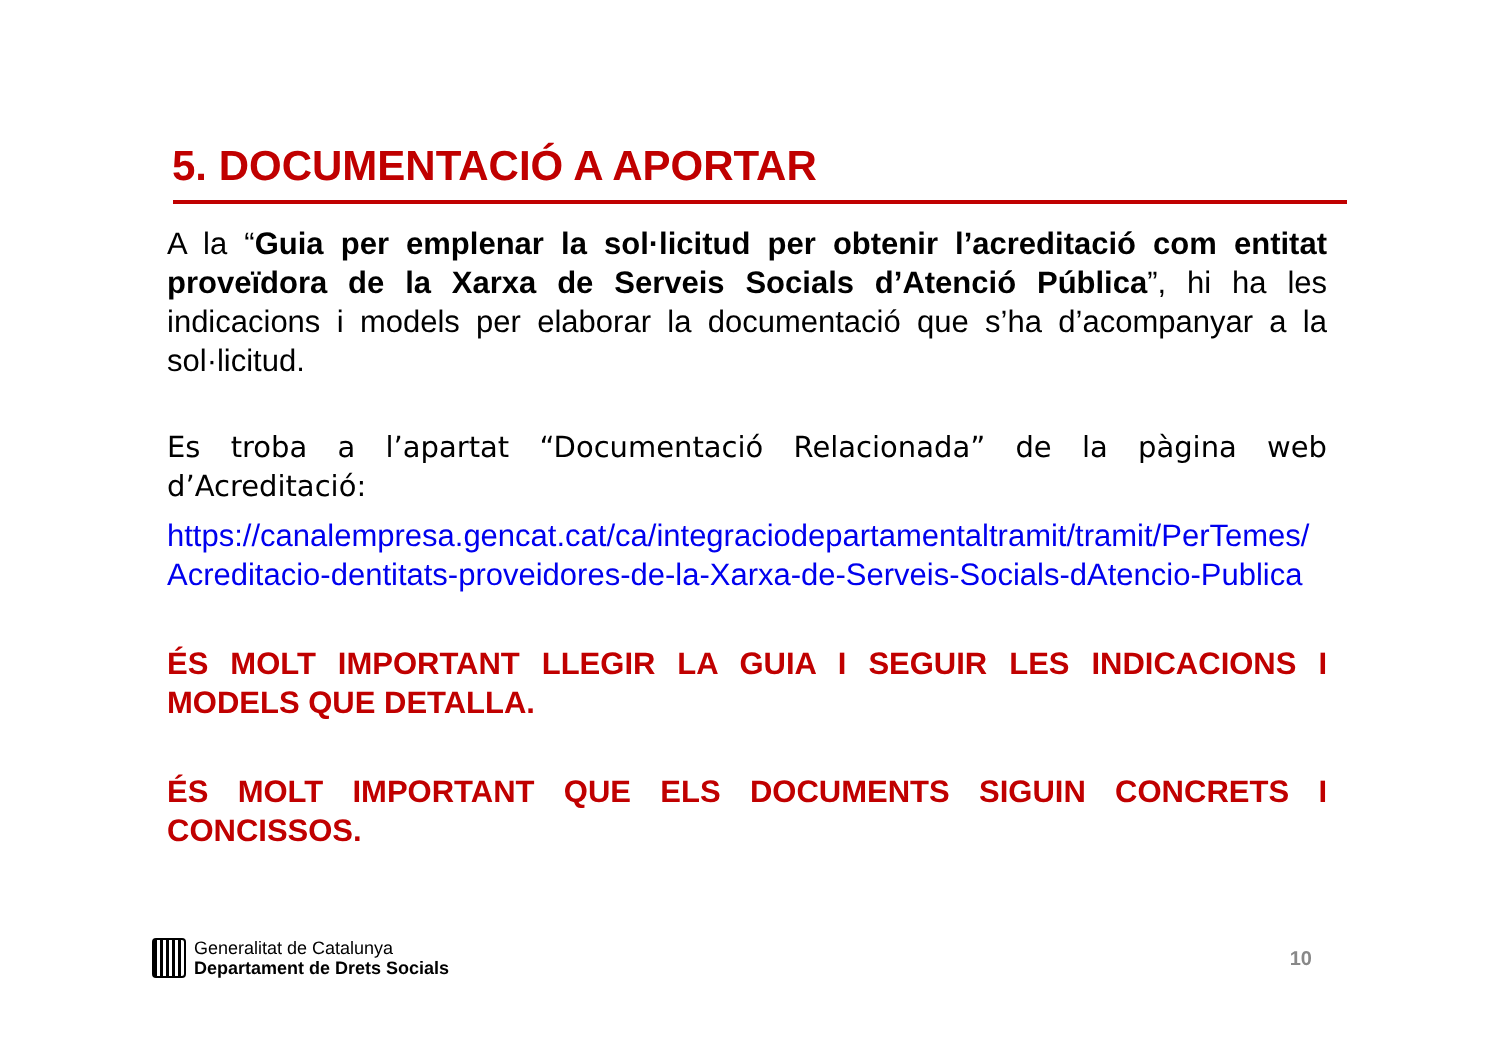5. DOCUMENTACIÓ A APORTAR
A la “Guia per emplenar la sol·licitud per obtenir l’acreditació com entitat proveïdora de la Xarxa de Serveis Socials d’Atenció Pública”, hi ha les indicacions i models per elaborar la documentació que s’ha d’acompanyar a la sol·licitud.
Es troba a l’apartat “Documentació Relacionada” de la pàgina web d’Acreditació:
https://canalempresa.gencat.cat/ca/integraciodepartamentaltramit/tramit/PerTemes/Acreditacio-dentitats-proveidores-de-la-Xarxa-de-Serveis-Socials-dAtencio-Publica
ÉS MOLT IMPORTANT LLEGIR LA GUIA I SEGUIR LES INDICACIONS I MODELS QUE DETALLA.
ÉS MOLT IMPORTANT QUE ELS DOCUMENTS SIGUIN CONCRETS I CONCISSOS.
Generalitat de Catalunya
Departament de Drets Socials
10